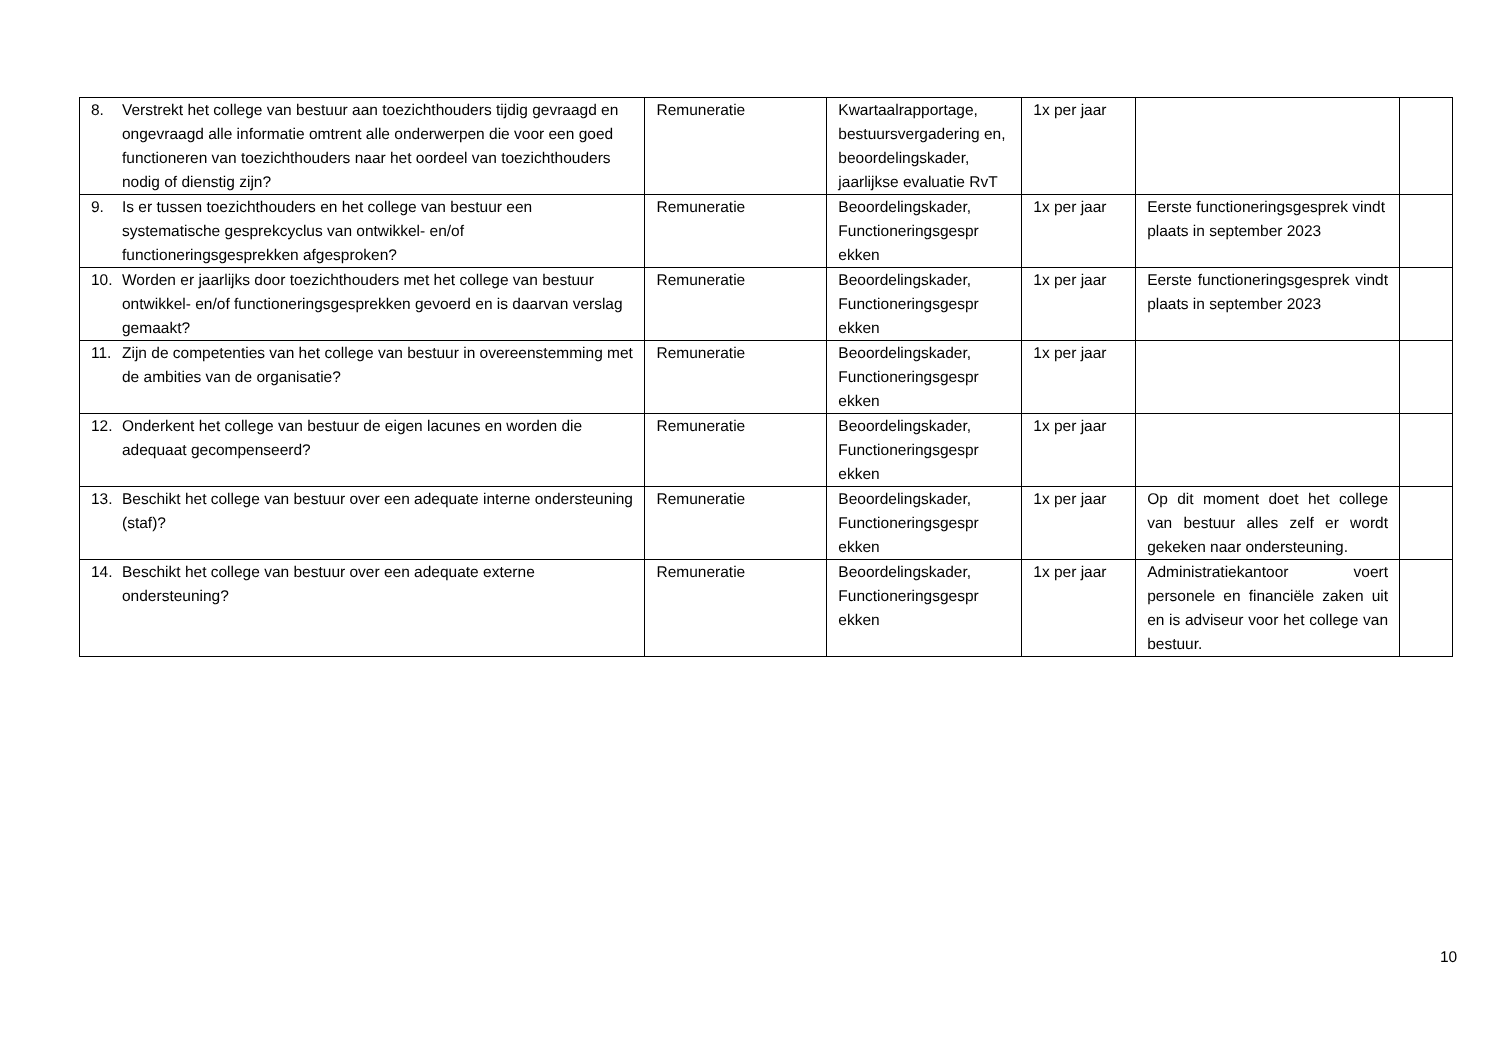| 8. Verstrekt het college van bestuur aan toezichthouders tijdig gevraagd en ongevraagd alle informatie omtrent alle onderwerpen die voor een goed functioneren van toezichthouders naar het oordeel van toezichthouders nodig of dienstig zijn? | Remuneratie | Kwartaalrapportage, bestuursvergadering en, beoordelingskader, jaarlijkse evaluatie RvT | 1x per jaar | | |
| 9. Is er tussen toezichthouders en het college van bestuur een systematische gesprekcyclus van ontwikkel- en/of functioneringsgesprekken afgesproken? | Remuneratie | Beoordelingskader, Functioneringsgespr ekken | 1x per jaar | Eerste functioneringsgesprek vindt plaats in september 2023 | |
| 10. Worden er jaarlijks door toezichthouders met het college van bestuur ontwikkel- en/of functioneringsgesprekken gevoerd en is daarvan verslag gemaakt? | Remuneratie | Beoordelingskader, Functioneringsgespr ekken | 1x per jaar | Eerste functioneringsgesprek vindt plaats in september 2023 | |
| 11. Zijn de competenties van het college van bestuur in overeenstemming met de ambities van de organisatie? | Remuneratie | Beoordelingskader, Functioneringsgespr ekken | 1x per jaar | | |
| 12. Onderkent het college van bestuur de eigen lacunes en worden die adequaat gecompenseerd? | Remuneratie | Beoordelingskader, Functioneringsgespr ekken | 1x per jaar | | |
| 13. Beschikt het college van bestuur over een adequate interne ondersteuning (staf)? | Remuneratie | Beoordelingskader, Functioneringsgespr ekken | 1x per jaar | Op dit moment doet het college van bestuur alles zelf er wordt gekeken naar ondersteuning. | |
| 14. Beschikt het college van bestuur over een adequate externe ondersteuning? | Remuneratie | Beoordelingskader, Functioneringsgespr ekken | 1x per jaar | Administratiekantoor voert personele en financiële zaken uit en is adviseur voor het college van bestuur. | |
10